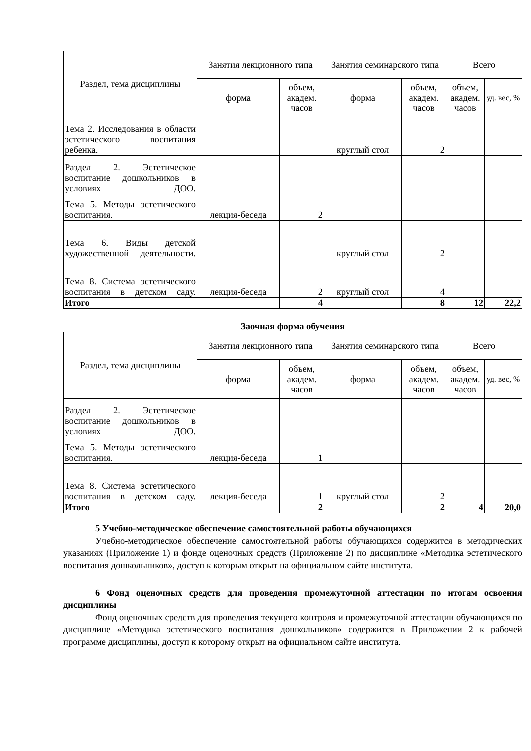| Раздел, тема дисциплины | Занятия лекционного типа | | Занятия семинарского типа | | Всего | |
| --- | --- | --- | --- | --- | --- | --- |
| | форма | объем, академ. часов | форма | объем, академ. часов | объем, академ. часов | уд. вес, % |
| Тема 2. Исследования в области эстетического воспитания ребенка. | | | круглый стол | 2 | | |
| Раздел 2. Эстетическое воспитание дошкольников в условиях ДОО. | | | | | | |
| Тема 5. Методы эстетического воспитания. | лекция-беседа | 2 | | | | |
| Тема 6. Виды детской художественной деятельности. | | | круглый стол | 2 | | |
| Тема 8. Система эстетического воспитания в детском саду. | лекция-беседа | 2 | круглый стол | 4 | | |
| Итого | | 4 | | 8 | 12 | 22,2 |
Заочная форма обучения
| Раздел, тема дисциплины | Занятия лекционного типа | | Занятия семинарского типа | | Всего | |
| --- | --- | --- | --- | --- | --- | --- |
| | форма | объем, академ. часов | форма | объем, академ. часов | объем, академ. часов | уд. вес, % |
| Раздел 2. Эстетическое воспитание дошкольников в условиях ДОО. | | | | | | |
| Тема 5. Методы эстетического воспитания. | лекция-беседа | 1 | | | | |
| Тема 8. Система эстетического воспитания в детском саду. | лекция-беседа | 1 | круглый стол | 2 | | |
| Итого | | 2 | | 2 | 4 | 20,0 |
5 Учебно-методическое обеспечение самостоятельной работы обучающихся
Учебно-методическое обеспечение самостоятельной работы обучающихся содержится в методических указаниях (Приложение 1) и фонде оценочных средств (Приложение 2) по дисциплине «Методика эстетического воспитания дошкольников», доступ к которым открыт на официальном сайте института.
6 Фонд оценочных средств для проведения промежуточной аттестации по итогам освоения дисциплины
Фонд оценочных средств для проведения текущего контроля и промежуточной аттестации обучающихся по дисциплине «Методика эстетического воспитания дошкольников» содержится в Приложении 2 к рабочей программе дисциплины, доступ к которому открыт на официальном сайте института.